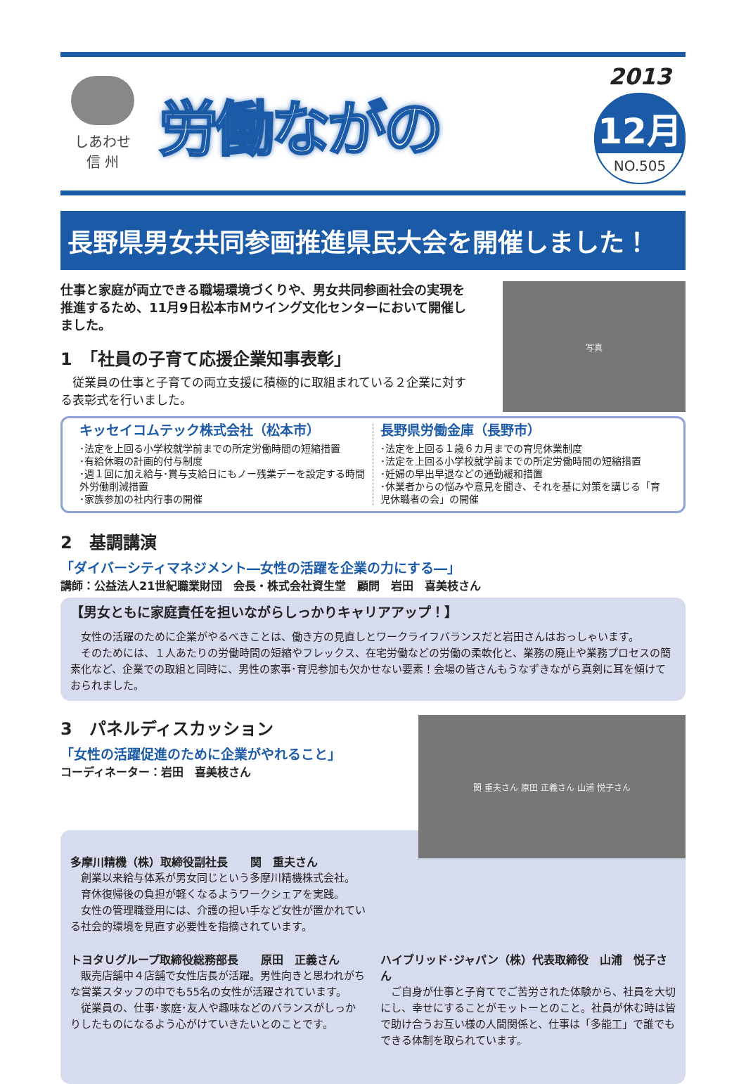しあわせ
信 州
労働ながの
2013
12月
NO.505
長野県男女共同参画推進県民大会を開催しました！
仕事と家庭が両立できる職場環境づくりや、男女共同参画社会の実現を推進するため、11月9日松本市Ｍウイング文化センターにおいて開催しました。
1　「社員の子育て応援企業知事表彰」
　従業員の仕事と子育ての両立支援に積極的に取組まれている２企業に対する表彰式を行いました。
写真
キッセイコムテック株式会社（松本市）
･法定を上回る小学校就学前までの所定労働時間の短縮措置
･有給休暇の計画的付与制度
･週１回に加え給与･賞与支給日にもノー残業デーを設定する時間外労働削減措置
･家族参加の社内行事の開催
長野県労働金庫（長野市）
･法定を上回る１歳６カ月までの育児休業制度
･法定を上回る小学校就学前までの所定労働時間の短縮措置
･妊婦の早出早退などの通勤緩和措置
･休業者からの悩みや意見を聞き、それを基に対策を講じる「育児休職者の会」の開催
2　基調講演
「ダイバーシティマネジメント―女性の活躍を企業の力にする―」
講師：公益法人21世紀職業財団　会長・株式会社資生堂　顧問　岩田　喜美枝さん
【男女ともに家庭責任を担いながらしっかりキャリアアップ！】
　女性の活躍のために企業がやるべきことは、働き方の見直しとワークライフバランスだと岩田さんはおっしゃいます。
　そのためには、１人あたりの労働時間の短縮やフレックス、在宅労働などの労働の柔軟化と、業務の廃止や業務プロセスの簡素化など、企業での取組と同時に、男性の家事･育児参加も欠かせない要素！会場の皆さんもうなずきながら真剣に耳を傾けておられました。
3　パネルディスカッション
「女性の活躍促進のために企業がやれること」
コーディネーター：岩田　喜美枝さん
関 重夫さん 原田 正義さん 山浦 悦子さん
多摩川精機（株）取締役副社長　　関　重夫さん
　創業以来給与体系が男女同じという多摩川精機株式会社。
　育休復帰後の負担が軽くなるようワークシェアを実践。
　女性の管理職登用には、介護の担い手など女性が置かれている社会的環境を見直す必要性を指摘されています。
トヨタＵグループ取締役総務部長　　原田　正義さん
　販売店舗中４店舗で女性店長が活躍。男性向きと思われがちな営業スタッフの中でも55名の女性が活躍されています。
　従業員の、仕事･家庭･友人や趣味などのバランスがしっかりしたものになるよう心がけていきたいとのことです。
ハイブリッド･ジャパン（株）代表取締役　山浦　悦子さん
　ご自身が仕事と子育てでご苦労された体験から、社員を大切にし、幸せにすることがモットーとのこと。社員が休む時は皆で助け合うお互い様の人間関係と、仕事は「多能工」で誰でもできる体制を取られています。